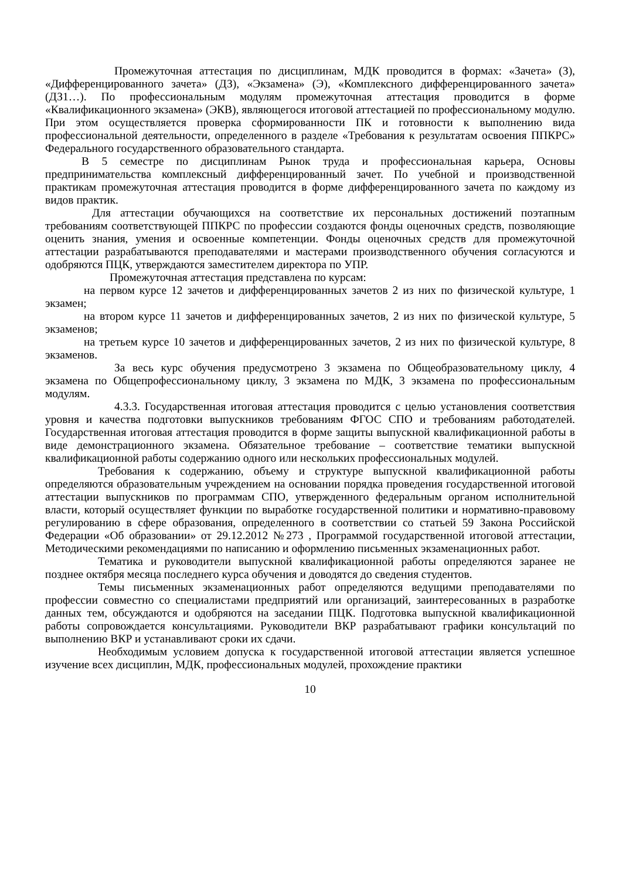Промежуточная аттестация по дисциплинам, МДК проводится в формах: «Зачета» (З), «Дифференцированного зачета» (ДЗ), «Экзамена» (Э), «Комплексного дифференцированного зачета» (ДЗ1…). По профессиональным модулям промежуточная аттестация проводится в форме «Квалификационного экзамена» (ЭКВ), являющегося итоговой аттестацией по профессиональному модулю. При этом осуществляется проверка сформированности ПК и готовности к выполнению вида профессиональной деятельности, определенного в разделе «Требования к результатам освоения ППКРС» Федерального государственного образовательного стандарта.
В 5 семестре по дисциплинам Рынок труда и профессиональная карьера, Основы предпринимательства комплексный дифференцированный зачет. По учебной и производственной практикам промежуточная аттестация проводится в форме дифференцированного зачета по каждому из видов практик.
Для аттестации обучающихся на соответствие их персональных достижений поэтапным требованиям соответствующей ППКРС по профессии создаются фонды оценочных средств, позволяющие оценить знания, умения и освоенные компетенции. Фонды оценочных средств для промежуточной аттестации разрабатываются преподавателями и мастерами производственного обучения согласуются и одобряются ПЦК, утверждаются заместителем директора по УПР.
Промежуточная аттестация представлена по курсам:
на первом курсе 12 зачетов и дифференцированных зачетов 2 из них по физической культуре, 1 экзамен;
на втором курсе 11 зачетов и дифференцированных зачетов, 2 из них по физической культуре, 5 экзаменов;
на третьем курсе 10 зачетов и дифференцированных зачетов, 2 из них по физической культуре, 8 экзаменов.
За весь курс обучения предусмотрено 3 экзамена по Общеобразовательному циклу, 4 экзамена по Общепрофессиональному циклу, 3 экзамена по МДК, 3 экзамена по профессиональным модулям.
4.3.3. Государственная итоговая аттестация проводится с целью установления соответствия уровня и качества подготовки выпускников требованиям ФГОС СПО и требованиям работодателей. Государственная итоговая аттестация проводится в форме защиты выпускной квалификационной работы в виде демонстрационного экзамена. Обязательное требование – соответствие тематики выпускной квалификационной работы содержанию одного или нескольких профессиональных модулей.
Требования к содержанию, объему и структуре выпускной квалификационной работы определяются образовательным учреждением на основании порядка проведения государственной итоговой аттестации выпускников по программам СПО, утвержденного федеральным органом исполнительной власти, который осуществляет функции по выработке государственной политики и нормативно-правовому регулированию в сфере образования, определенного в соответствии со статьей 59 Закона Российской Федерации «Об образовании» от 29.12.2012 №273 , Программой государственной итоговой аттестации, Методическими рекомендациями по написанию и оформлению письменных экзаменационных работ.
Тематика и руководители выпускной квалификационной работы определяются заранее не позднее октября месяца последнего курса обучения и доводятся до сведения студентов.
Темы письменных экзаменационных работ определяются ведущими преподавателями по профессии совместно со специалистами предприятий или организаций, заинтересованных в разработке данных тем, обсуждаются и одобряются на заседании ПЦК. Подготовка выпускной квалификационной работы сопровождается консультациями. Руководители ВКР разрабатывают графики консультаций по выполнению ВКР и устанавливают сроки их сдачи.
Необходимым условием допуска к государственной итоговой аттестации является успешное изучение всех дисциплин, МДК, профессиональных модулей, прохождение практики
10